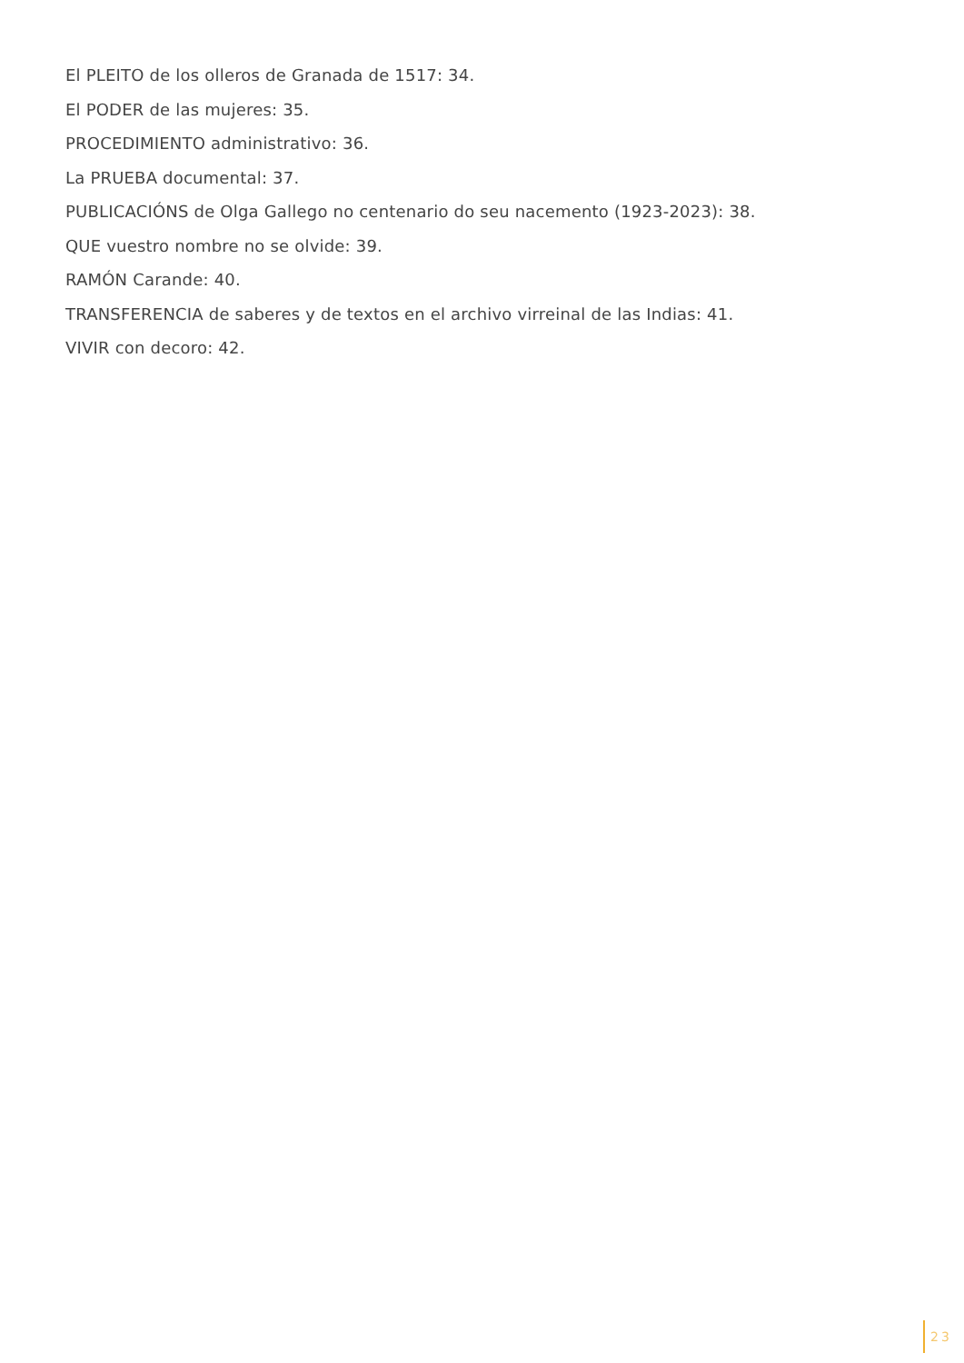El PLEITO de los olleros de Granada de 1517: 34.
El PODER de las mujeres: 35.
PROCEDIMIENTO administrativo: 36.
La PRUEBA documental: 37.
PUBLICACIÓNS de Olga Gallego no centenario do seu nacemento (1923-2023): 38.
QUE vuestro nombre no se olvide: 39.
RAMÓN Carande: 40.
TRANSFERENCIA de saberes y de textos en el archivo virreinal de las Indias: 41.
VIVIR con decoro: 42.
23